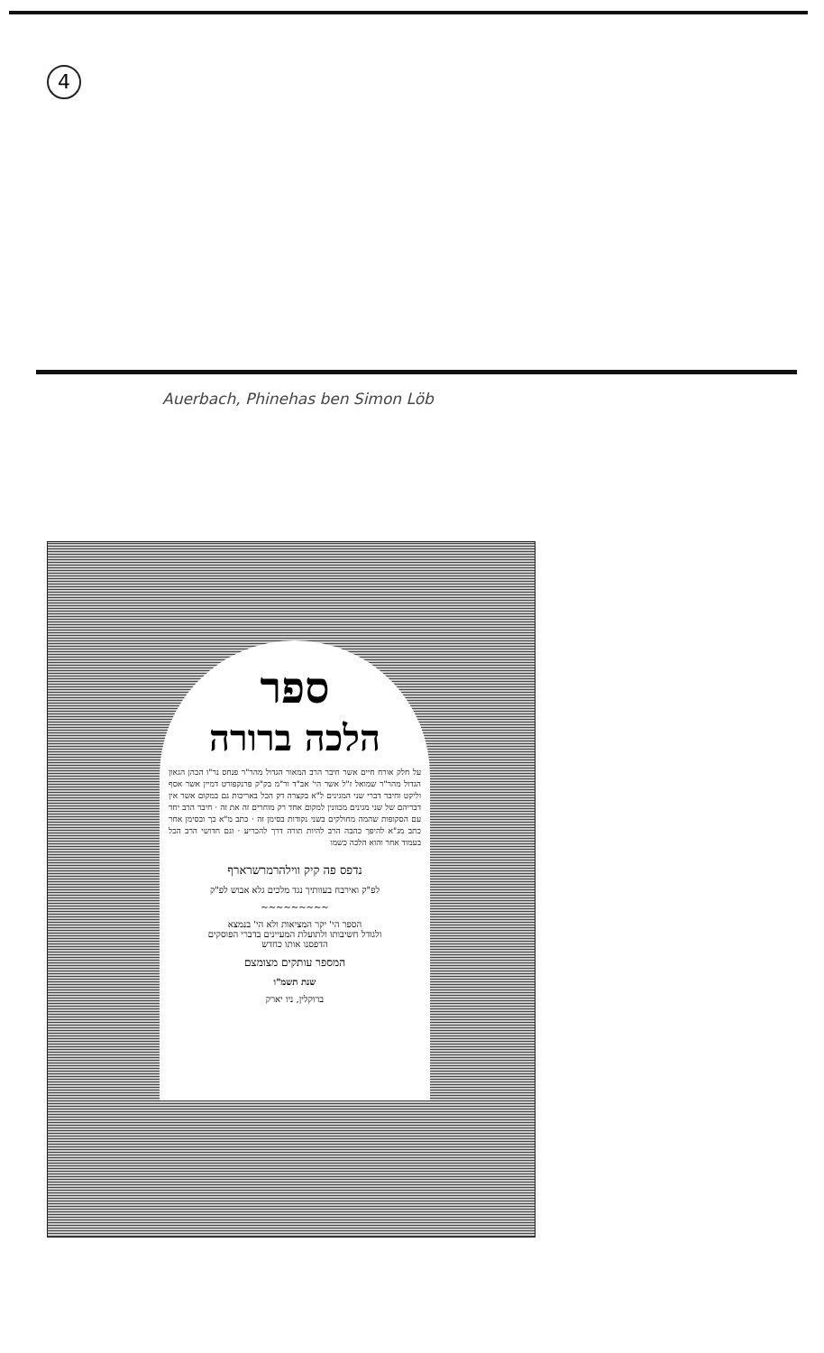4
Auerbach, Phinehas ben Simon Löb
ספר
הלכה ברורה
על חלק אורח חיים אשר חיבר הרב המאור הגדול מהר"ר פנחס נר"ו הכהן הגאון הגדול מהר"ר שמואל ז"ל אשר הי' אב"ד ור"מ בק"ק פרנקפורט דמיין אשר אסף וליקט וחיבר דברי שני המגינים ל"א בקצרה דק הכל באריכות גם במקום אשר אין דבריהם של שני מגינים מכוונין למקום אחד רק מוחרים זה את זה · חיבר הרב יחד עם הסקופות שהמה מחולקים בשני נקודות בסימן זה · כתב מ"א כך ובסימן אחר כתב מג"א להיפך כהבה הרב להיות תורה דרך להכריע · וגם חדושי הרב הכל בעמוד אחר והוא הלכה כשמו
נדפס פה קיק ווילהרמרשרארף
לפ"ק ואירבח בעוותיך נגד מלכים גלא אבוש לפ"ק
~~~~~~~~~
הספר הי' יקר המציאות ולא הי' בנמצא
ולגודל חשיבותו ולתועלת המעיינים בדברי הפוסקים
הדפסנו אותו כחדש
המספר עותקים מצומצם
שנת תשמ"ו
ברוקלין, ניו יארק